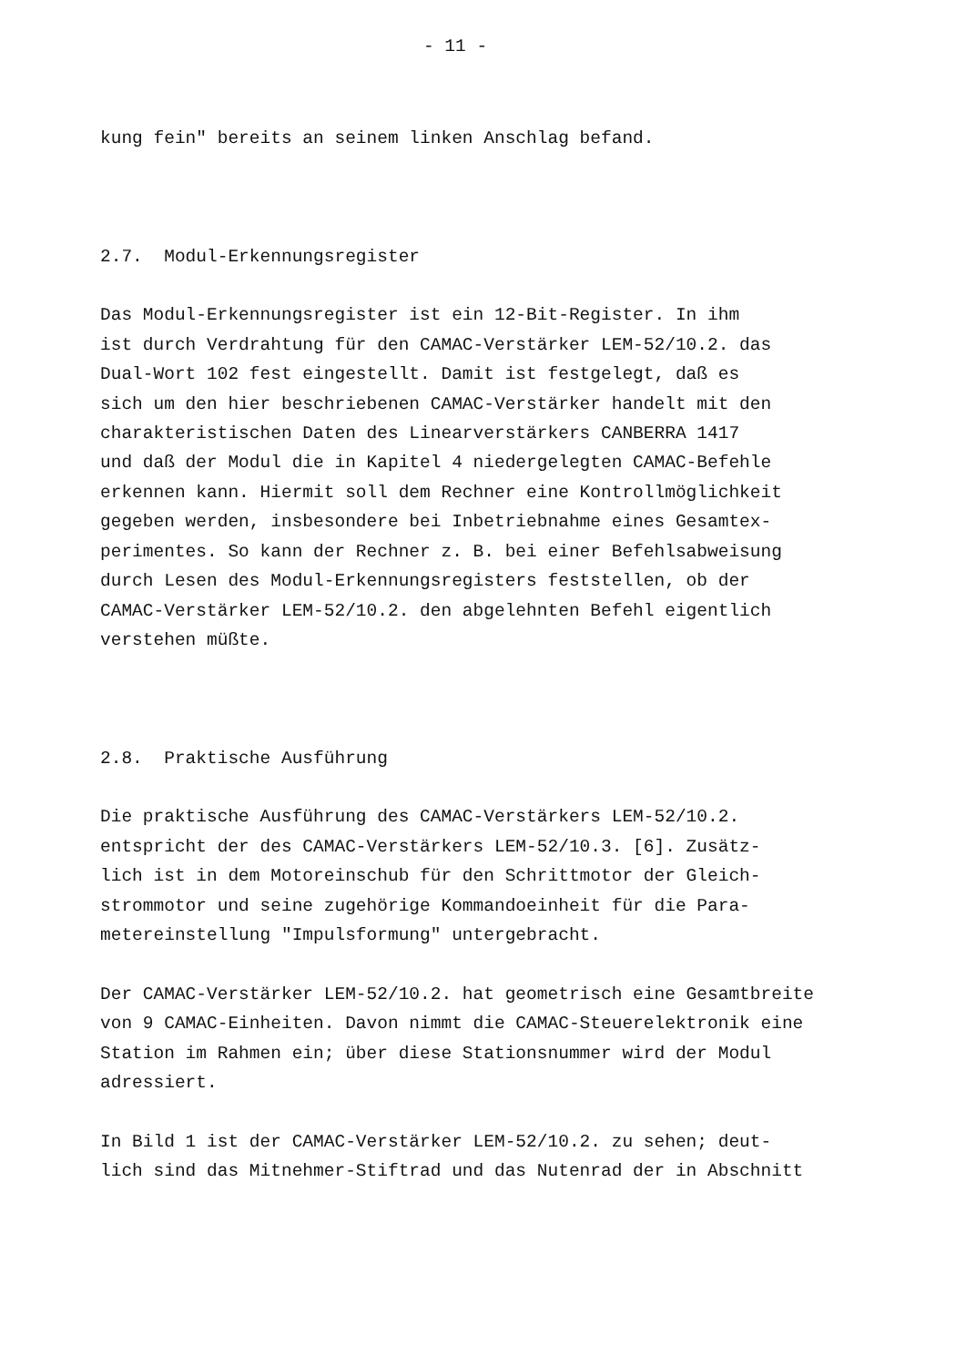- 11 -
kung fein" bereits an seinem linken Anschlag befand. 2.7. Modul-Erkennungsregister Das Modul-Erkennungsregister ist ein 12-Bit-Register. In ihm ist durch Verdrahtung für den CAMAC-Verstärker LEM-52/10.2. das Dual-Wort 102 fest eingestellt. Damit ist festgelegt, daß es sich um den hier beschriebenen CAMAC-Verstärker handelt mit den charakteristischen Daten des Linearverstärkers CANBERRA 1417 und daß der Modul die in Kapitel 4 niedergelegten CAMAC-Befehle erkennen kann. Hiermit soll dem Rechner eine Kontrollmöglichkeit gegeben werden, insbesondere bei Inbetriebnahme eines Gesamtex- perimentes. So kann der Rechner z. B. bei einer Befehlsabweisung durch Lesen des Modul-Erkennungsregisters feststellen, ob der CAMAC-Verstärker LEM-52/10.2. den abgelehnten Befehl eigentlich verstehen müßte. 2.8. Praktische Ausführung Die praktische Ausführung des CAMAC-Verstärkers LEM-52/10.2. entspricht der des CAMAC-Verstärkers LEM-52/10.3. [6]. Zusätz- lich ist in dem Motoreinschub für den Schrittmotor der Gleich- strommotor und seine zugehörige Kommandoeinheit für die Para- metereinstellung "Impulsformung" untergebracht. Der CAMAC-Verstärker LEM-52/10.2. hat geometrisch eine Gesamtbreite von 9 CAMAC-Einheiten. Davon nimmt die CAMAC-Steuerelektronik eine Station im Rahmen ein; über diese Stationsnummer wird der Modul adressiert. In Bild 1 ist der CAMAC-Verstärker LEM-52/10.2. zu sehen; deut- lich sind das Mitnehmer-Stiftrad und das Nutenrad der in Abschnitt